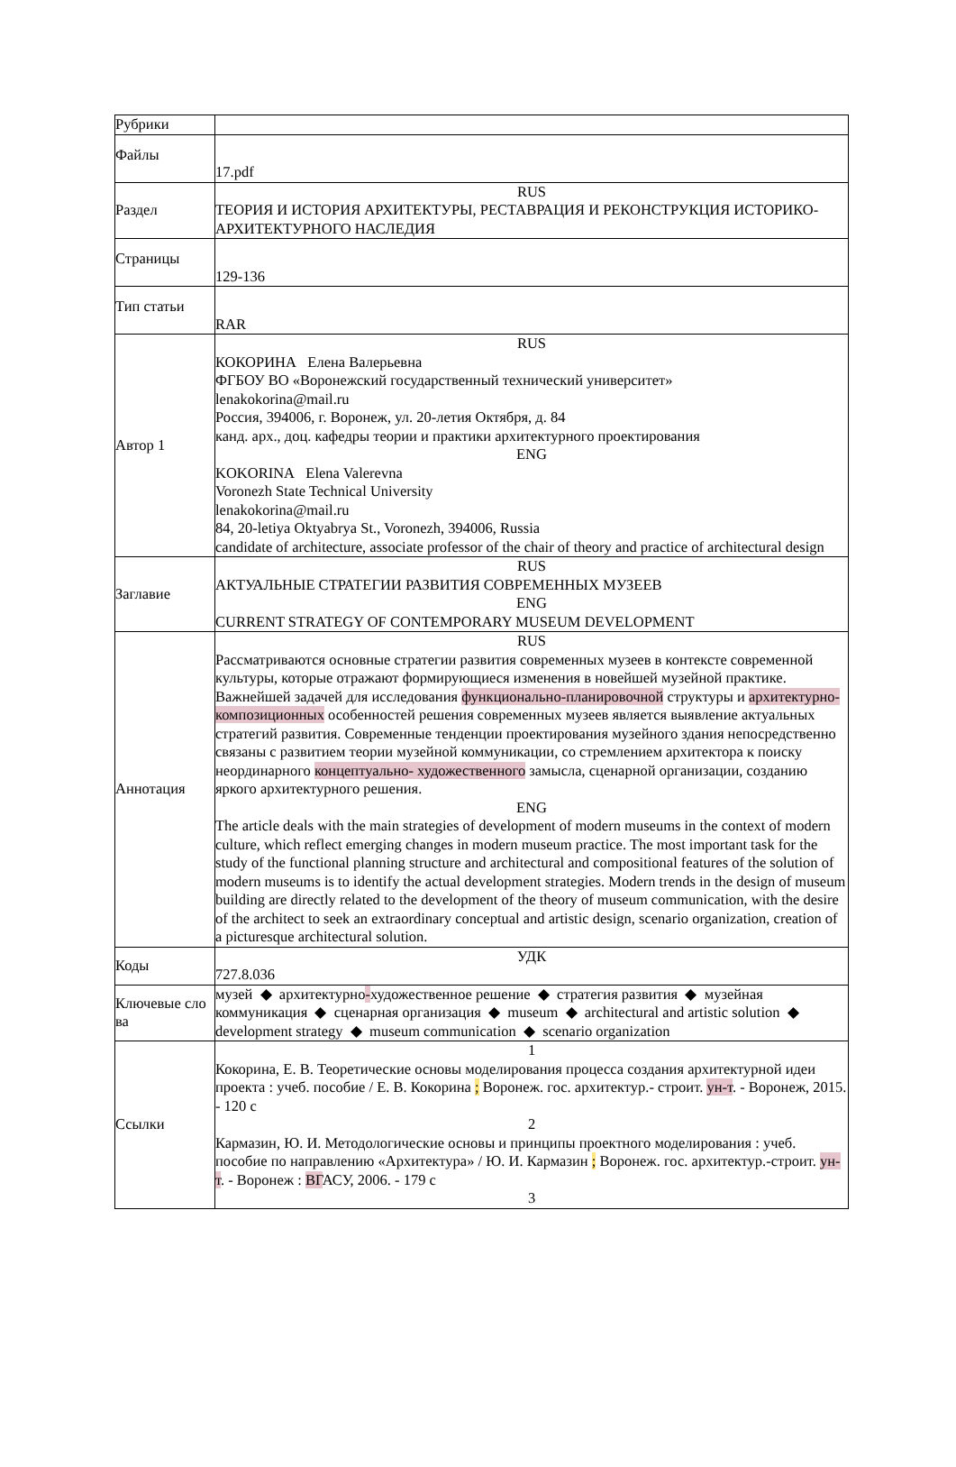| Рубрики | |
| Файлы | 17.pdf |
| Раздел | RUS ТЕОРИЯ И ИСТОРИЯ АРХИТЕКТУРЫ, РЕСТАВРАЦИЯ И РЕКОНСТРУКЦИЯ ИСТОРИКО-АРХИТЕКТУРНОГО НАСЛЕДИЯ |
| Страницы | 129-136 |
| Тип статьи | RAR |
| Автор 1 | RUS КОКОРИНА Елена Валерьевна ФГБОУ ВО «Воронежский государственный технический университет» lenakokorina@mail.ru Россия, 394006, г. Воронеж, ул. 20-летия Октября, д. 84 канд. арх., доц. кафедры теории и практики архитектурного проектирования ENG KOKORINA Elena Valerevna Voronezh State Technical University lenakokorina@mail.ru 84, 20-letiya Oktyabrya St., Voronezh, 394006, Russia candidate of architecture, associate professor of the chair of theory and practice of architectural design |
| Заглавие | RUS АКТУАЛЬНЫЕ СТРАТЕГИИ РАЗВИТИЯ СОВРЕМЕННЫХ МУЗЕЕВ ENG CURRENT STRATEGY OF CONTEMPORARY MUSEUM DEVELOPMENT |
| Аннотация | RUS Рассматриваются основные стратегии развития современных музеев в контексте современной культуры, которые отражают формирующиеся изменения в новейшей музейной практике. Важнейшей задачей для исследования функционально-планировочной структуры и архитектурно-композиционных особенностей решения современных музеев является выявление актуальных стратегий развития. Современные тенденции проектирования музейного здания непосредственно связаны с развитием теории музейной коммуникации, со стремлением архитектора к поиску неординарного концептуально- художественного замысла, сценарной организации, созданию яркого архитектурного решения. ENG The article deals with the main strategies of development of modern museums in the context of modern culture, which reflect emerging changes in modern museum practice. The most important task for the study of the functional planning structure and architectural and compositional features of the solution of modern museums is to identify the actual development strategies. Modern trends in the design of museum building are directly related to the development of the theory of museum communication, with the desire of the architect to seek an extraordinary conceptual and artistic design, scenario organization, creation of a picturesque architectural solution. |
| Коды | УДК 727.8.036 |
| Ключевые сло ва | музей ◆ архитектурно - художественное решение ◆ стратегия развития ◆ музейная коммуникация ◆ сценарная организация ◆ museum ◆ architectural and artistic solution ◆ development strategy ◆ museum communication ◆ scenario organization |
| Ссылки | 1 Кокорина, Е. В. Теоретические основы моделирования процесса создания архитектурной идеи проекта : учеб. пособие / Е. В. Кокорина ; Воронеж. гос. архитектур.- строит. ун-т . - Воронеж, 2015. - 120 с 2 Кармазин, Ю. И. Методологические основы и принципы проектного моделирования : учеб. пособие по направлению «Архитектура» / Ю. И. Кармазин ; Воронеж. гос. архитектур.-строит. ун-т . - Воронеж : ВГ АСУ, 2006. - 179 с 3 |